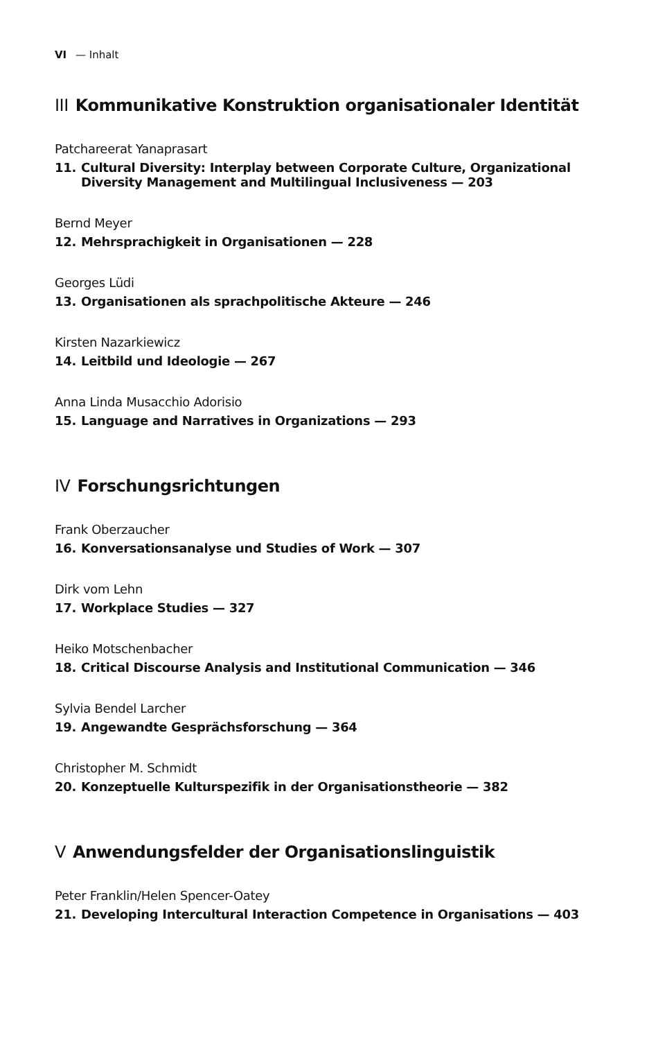VI — Inhalt
III Kommunikative Konstruktion organisationaler Identität
Patchareerat Yanaprasart
11. Cultural Diversity: Interplay between Corporate Culture, Organizational Diversity Management and Multilingual Inclusiveness — 203
Bernd Meyer
12. Mehrsprachigkeit in Organisationen — 228
Georges Lüdi
13. Organisationen als sprachpolitische Akteure — 246
Kirsten Nazarkiewicz
14. Leitbild und Ideologie — 267
Anna Linda Musacchio Adorisio
15. Language and Narratives in Organizations — 293
IV Forschungsrichtungen
Frank Oberzaucher
16. Konversationsanalyse und Studies of Work — 307
Dirk vom Lehn
17. Workplace Studies — 327
Heiko Motschenbacher
18. Critical Discourse Analysis and Institutional Communication — 346
Sylvia Bendel Larcher
19. Angewandte Gesprächsforschung — 364
Christopher M. Schmidt
20. Konzeptuelle Kulturspezifik in der Organisationstheorie — 382
V Anwendungsfelder der Organisationslinguistik
Peter Franklin/Helen Spencer-Oatey
21. Developing Intercultural Interaction Competence in Organisations — 403